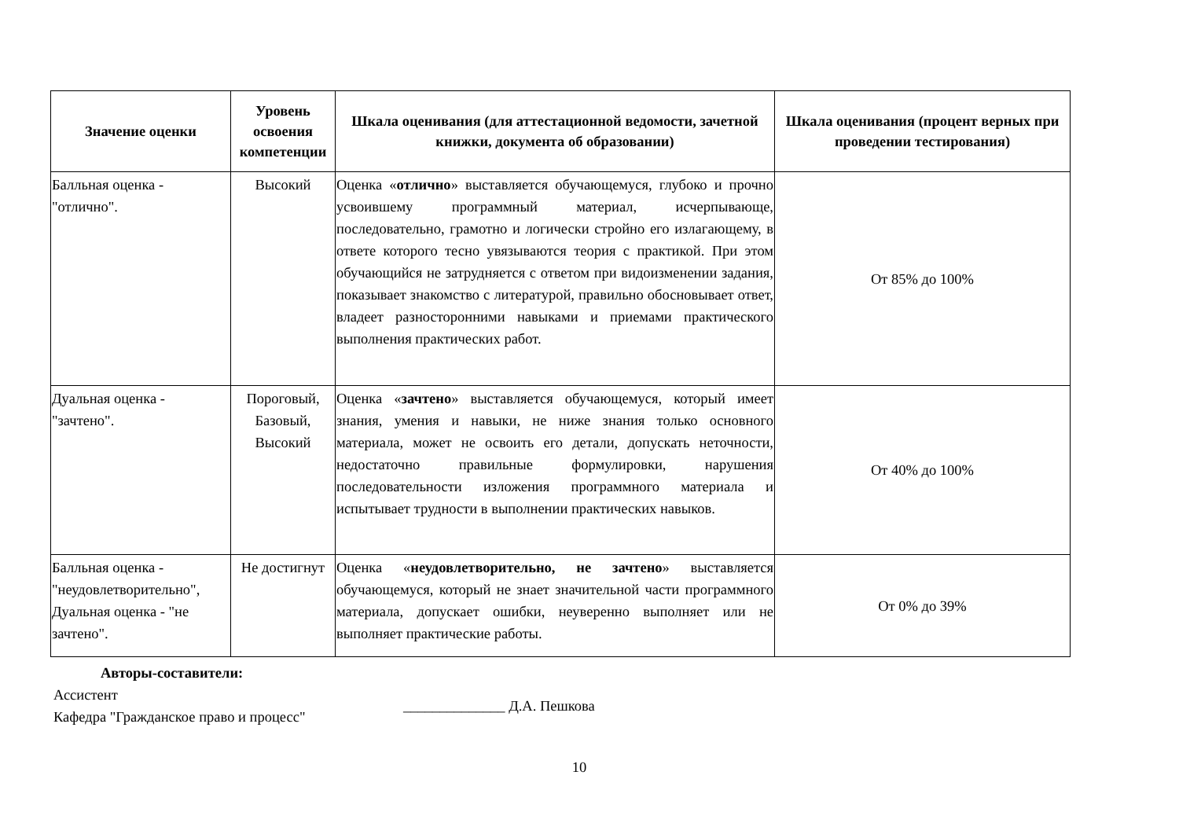| Значение оценки | Уровень освоения компетенции | Шкала оценивания (для аттестационной ведомости, зачетной книжки, документа об образовании) | Шкала оценивания (процент верных при проведении тестирования) |
| --- | --- | --- | --- |
| Балльная оценка - "отлично". | Высокий | Оценка « отлично » выставляется обучающемуся, глубоко и прочно усвоившему программный материал, исчерпывающе, последовательно, грамотно и логически стройно его излагающему, в ответе которого тесно увязываются теория с практикой. При этом обучающийся не затрудняется с ответом при видоизменении задания, показывает знакомство с литературой, правильно обосновывает ответ, владеет разносторонними навыками и приемами практического выполнения практических работ. | От 85% до 100% |
| Дуальная оценка - "зачтено". | Пороговый, Базовый, Высокий | Оценка « зачтено » выставляется обучающемуся, который имеет знания, умения и навыки, не ниже знания только основного материала, может не освоить его детали, допускать неточности, недостаточно правильные формулировки, нарушения последовательности изложения программного материала и испытывает трудности в выполнении практических навыков. | От 40% до 100% |
| Балльная оценка - "неудовлетворительно", Дуальная оценка - "не зачтено". | Не достигнут | Оценка « неудовлетворительно, не зачтено » выставляется обучающемуся, который не знает значительной части программного материала, допускает ошибки, неуверенно выполняет или не выполняет практические работы. | От 0% до 39% |
Авторы-составители:
Ассистент
Кафедра "Гражданское право и процесс"
______________ Д.А. Пешкова
10